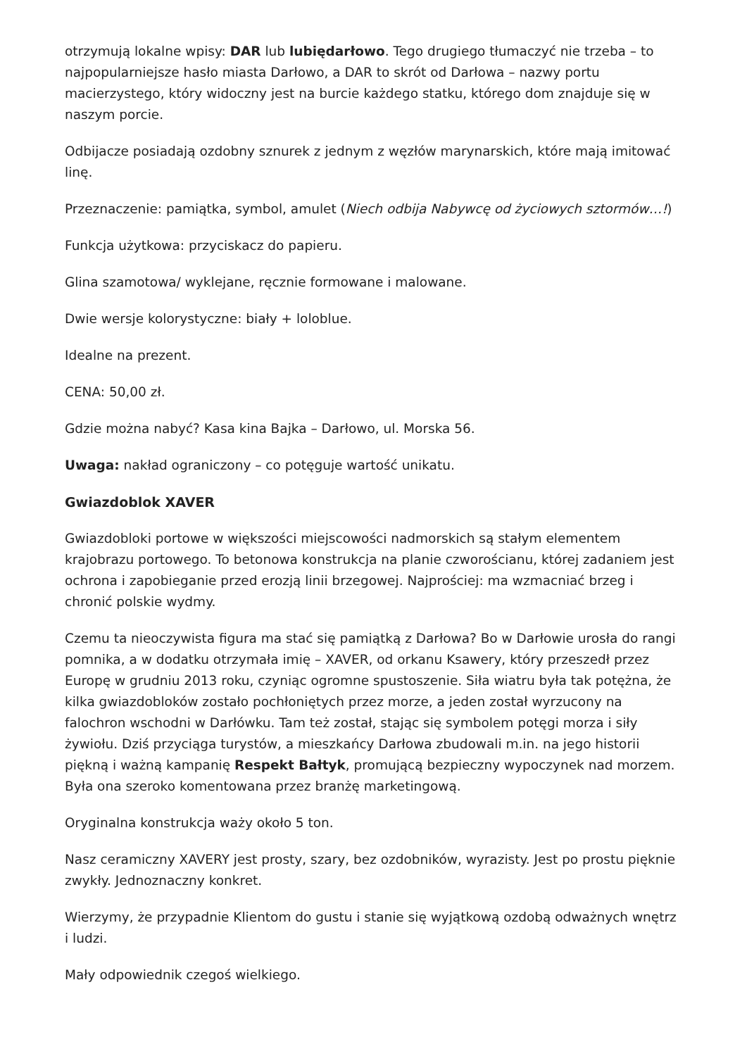otrzymują lokalne wpisy: DAR lub lubiędarłowo. Tego drugiego tłumaczyć nie trzeba – to najpopularniejsze hasło miasta Darłowo, a DAR to skrót od Darłowa – nazwy portu macierzystego, który widoczny jest na burcie każdego statku, którego dom znajduje się w naszym porcie.
Odbijacze posiadają ozdobny sznurek z jednym z węzłów marynarskich, które mają imitować linę.
Przeznaczenie: pamiątka, symbol, amulet (Niech odbija Nabywcę od życiowych sztormów…!)
Funkcja użytkowa: przyciskacz do papieru.
Glina szamotowa/ wyklejane, ręcznie formowane i malowane.
Dwie wersje kolorystyczne: biały + loloblue.
Idealne na prezent.
CENA: 50,00 zł.
Gdzie można nabyć? Kasa kina Bajka – Darłowo, ul. Morska 56.
Uwaga: nakład ograniczony – co potęguje wartość unikatu.
Gwiazdoblok XAVER
Gwiazdobloki portowe w większości miejscowości nadmorskich są stałym elementem krajobrazu portowego. To betonowa konstrukcja na planie czworościanu, której zadaniem jest ochrona i zapobieganie przed erozją linii brzegowej. Najprościej: ma wzmacniać brzeg i chronić polskie wydmy.
Czemu ta nieoczywista figura ma stać się pamiątką z Darłowa? Bo w Darłowie urosła do rangi pomnika, a w dodatku otrzymała imię – XAVER, od orkanu Ksawery, który przeszedł przez Europę w grudniu 2013 roku, czyniąc ogromne spustoszenie. Siła wiatru była tak potężna, że kilka gwiazdobloków zostało pochłoniętych przez morze, a jeden został wyrzucony na falochron wschodni w Darłówku. Tam też został, stając się symbolem potęgi morza i siły żywiołu. Dziś przyciąga turystów, a mieszkańcy Darłowa zbudowali m.in. na jego historii piękną i ważną kampanię Respekt Bałtyk, promującą bezpieczny wypoczynek nad morzem. Była ona szeroko komentowana przez branżę marketingową.
Oryginalna konstrukcja waży około 5 ton.
Nasz ceramiczny XAVERY jest prosty, szary, bez ozdobników, wyrazisty. Jest po prostu pięknie zwykły. Jednoznaczny konkret.
Wierzymy, że przypadnie Klientom do gustu i stanie się wyjątkową ozdobą odważnych wnętrz i ludzi.
Mały odpowiednik czegoś wielkiego.